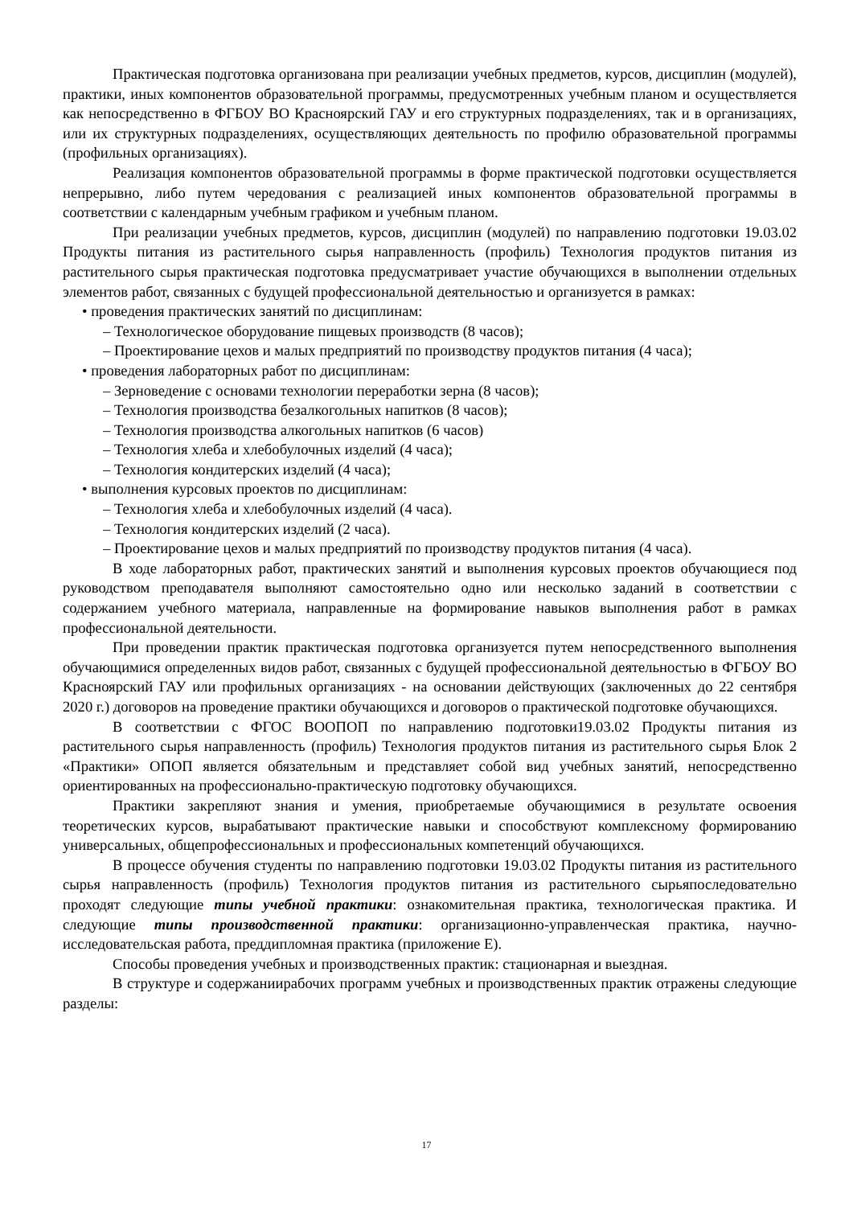Практическая подготовка организована при реализации учебных предметов, курсов, дисциплин (модулей), практики, иных компонентов образовательной программы, предусмотренных учебным планом и осуществляется как непосредственно в ФГБОУ ВО Красноярский ГАУ и его структурных подразделениях, так и в организациях, или их структурных подразделениях, осуществляющих деятельность по профилю образовательной программы (профильных организациях).
Реализация компонентов образовательной программы в форме практической подготовки осуществляется непрерывно, либо путем чередования с реализацией иных компонентов образовательной программы в соответствии с календарным учебным графиком и учебным планом.
При реализации учебных предметов, курсов, дисциплин (модулей) по направлению подготовки 19.03.02 Продукты питания из растительного сырья направленность (профиль) Технология продуктов питания из растительного сырья практическая подготовка предусматривает участие обучающихся в выполнении отдельных элементов работ, связанных с будущей профессиональной деятельностью и организуется в рамках:
• проведения практических занятий по дисциплинам:
– Технологическое оборудование пищевых производств (8 часов);
– Проектирование цехов и малых предприятий по производству продуктов питания (4 часа);
• проведения лабораторных работ по дисциплинам:
– Зерноведение с основами технологии переработки зерна (8 часов);
– Технология производства безалкогольных напитков (8 часов);
– Технология производства алкогольных напитков (6 часов)
– Технология хлеба и хлебобулочных изделий (4 часа);
– Технология кондитерских изделий (4 часа);
• выполнения курсовых проектов по дисциплинам:
– Технология хлеба и хлебобулочных изделий (4 часа).
– Технология кондитерских изделий (2 часа).
– Проектирование цехов и малых предприятий по производству продуктов питания (4 часа).
В ходе лабораторных работ, практических занятий и выполнения курсовых проектов обучающиеся под руководством преподавателя выполняют самостоятельно одно или несколько заданий в соответствии с содержанием учебного материала, направленные на формирование навыков выполнения работ в рамках профессиональной деятельности.
При проведении практик практическая подготовка организуется путем непосредственного выполнения обучающимися определенных видов работ, связанных с будущей профессиональной деятельностью в ФГБОУ ВО Красноярский ГАУ или профильных организациях - на основании действующих (заключенных до 22 сентября 2020 г.) договоров на проведение практики обучающихся и договоров о практической подготовке обучающихся.
В соответствии с ФГОС ВООПОП по направлению подготовки19.03.02 Продукты питания из растительного сырья направленность (профиль) Технология продуктов питания из растительного сырья Блок 2 «Практики» ОПОП является обязательным и представляет собой вид учебных занятий, непосредственно ориентированных на профессионально-практическую подготовку обучающихся.
Практики закрепляют знания и умения, приобретаемые обучающимися в результате освоения теоретических курсов, вырабатывают практические навыки и способствуют комплексному формированию универсальных, общепрофессиональных и профессиональных компетенций обучающихся.
В процессе обучения студенты по направлению подготовки 19.03.02 Продукты питания из растительного сырья направленность (профиль) Технология продуктов питания из растительного сырьяпоследовательно проходят следующие типы учебной практики: ознакомительная практика, технологическая практика. И следующие типы производственной практики: организационно-управленческая практика, научно-исследовательская работа, преддипломная практика (приложение Е).
Способы проведения учебных и производственных практик: стационарная и выездная.
В структуре и содержаниирабочих программ учебных и производственных практик отражены следующие разделы:
17